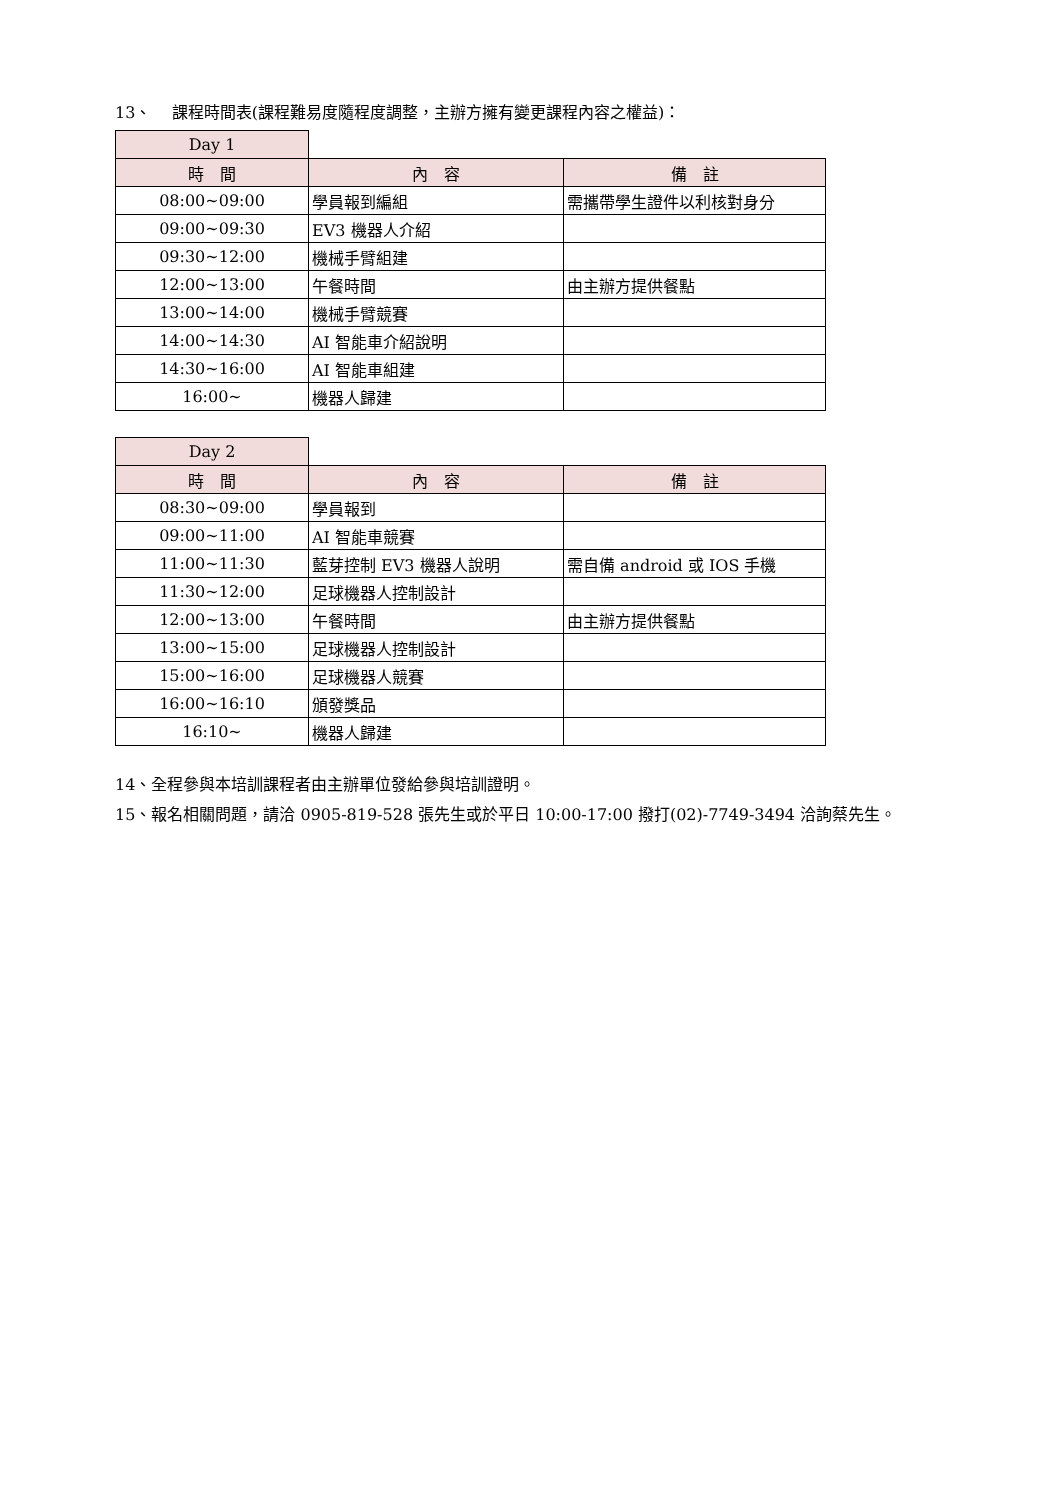13、 課程時間表(課程難易度隨程度調整，主辦方擁有變更課程內容之權益)：
| Day 1 | | |
| 時 間 | 內 容 | 備 註 |
| 08:00~09:00 | 學員報到編組 | 需攜帶學生證件以利核對身分 |
| 09:00~09:30 | EV3 機器人介紹 | |
| 09:30~12:00 | 機械手臂組建 | |
| 12:00~13:00 | 午餐時間 | 由主辦方提供餐點 |
| 13:00~14:00 | 機械手臂競賽 | |
| 14:00~14:30 | AI 智能車介紹說明 | |
| 14:30~16:00 | AI 智能車組建 | |
| 16:00~ | 機器人歸建 | |
| Day 2 | | |
| 時 間 | 內 容 | 備 註 |
| 08:30~09:00 | 學員報到 | |
| 09:00~11:00 | AI 智能車競賽 | |
| 11:00~11:30 | 藍芽控制 EV3 機器人說明 | 需自備 android 或 IOS 手機 |
| 11:30~12:00 | 足球機器人控制設計 | |
| 12:00~13:00 | 午餐時間 | 由主辦方提供餐點 |
| 13:00~15:00 | 足球機器人控制設計 | |
| 15:00~16:00 | 足球機器人競賽 | |
| 16:00~16:10 | 頒發獎品 | |
| 16:10~ | 機器人歸建 | |
14、全程參與本培訓課程者由主辦單位發給參與培訓證明。
15、報名相關問題，請洽 0905-819-528 張先生或於平日 10:00-17:00 撥打(02)-7749-3494 洽詢蔡先生。